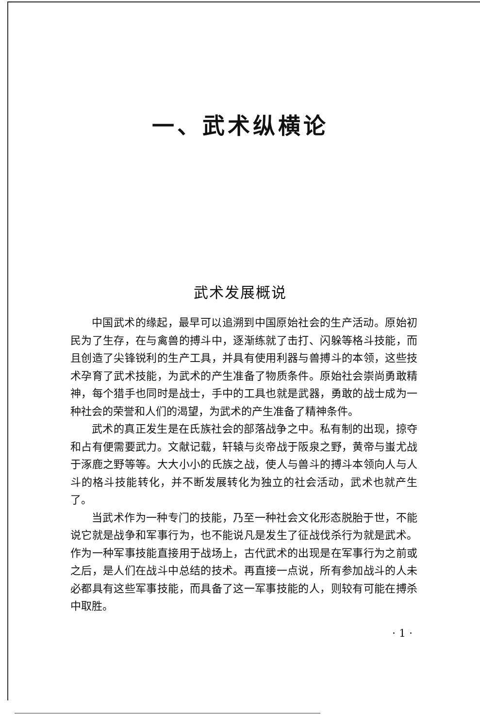一、武术纵横论
武术发展概说
中国武术的缘起，最早可以追溯到中国原始社会的生产活动。原始初民为了生存，在与禽兽的搏斗中，逐渐练就了击打、闪躲等格斗技能，而且创造了尖锋锐利的生产工具，并具有使用利器与兽搏斗的本领，这些技术孕育了武术技能，为武术的产生准备了物质条件。原始社会崇尚勇敢精神，每个猎手也同时是战士，手中的工具也就是武器，勇敢的战士成为一种社会的荣誉和人们的渴望，为武术的产生准备了精神条件。
武术的真正发生是在氏族社会的部落战争之中。私有制的出现，掠夺和占有便需要武力。文献记载，轩辕与炎帝战于阪泉之野，黄帝与蚩尤战于涿鹿之野等等。大大小小的氏族之战，使人与兽斗的搏斗本领向人与人斗的格斗技能转化，并不断发展转化为独立的社会活动，武术也就产生了。
当武术作为一种专门的技能，乃至一种社会文化形态脱胎于世，不能说它就是战争和军事行为，也不能说凡是发生了征战伐杀行为就是武术。作为一种军事技能直接用于战场上，古代武术的出现是在军事行为之前或之后，是人们在战斗中总结的技术。再直接一点说，所有参加战斗的人未必都具有这些军事技能，而具备了这一军事技能的人，则较有可能在搏杀中取胜。
· 1 ·